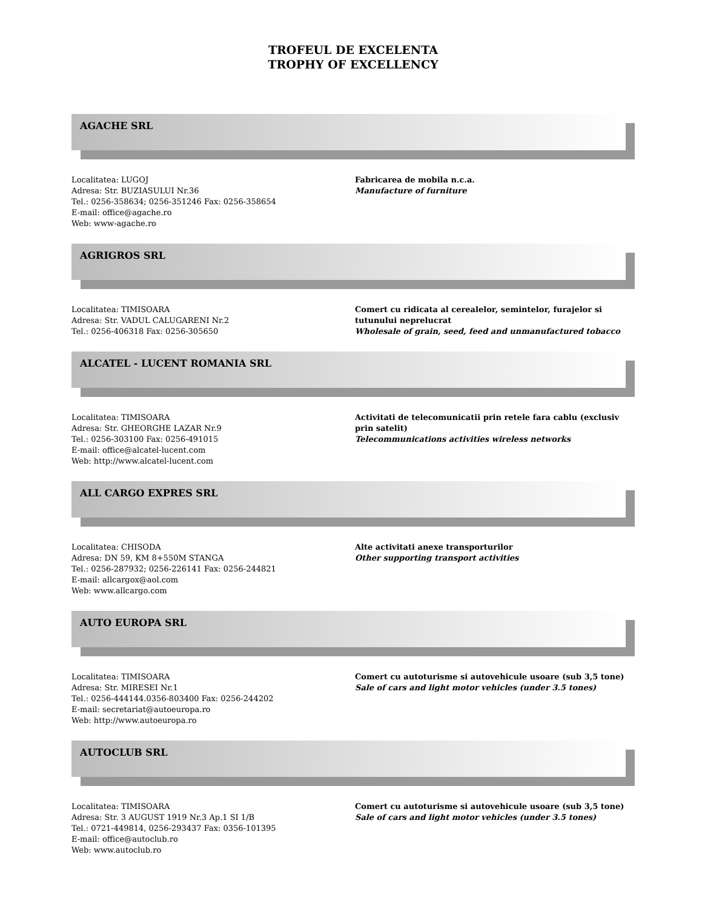TROFEUL DE EXCELENTA
TROPHY OF EXCELLENCY
AGACHE SRL
Localitatea: LUGOJ
Adresa: Str. BUZIASULUI Nr.36
Tel.: 0256-358634; 0256-351246 Fax: 0256-358654
E-mail: office@agache.ro
Web: www-agache.ro
Fabricarea de mobila n.c.a.
Manufacture of furniture
AGRIGROS SRL
Localitatea: TIMISOARA
Adresa: Str. VADUL CALUGARENI Nr.2
Tel.: 0256-406318 Fax: 0256-305650
Comert cu ridicata al cerealelor, semintelor, furajelor si tutunului neprelucrat
Wholesale of grain, seed, feed and unmanufactured tobacco
ALCATEL - LUCENT ROMANIA SRL
Localitatea: TIMISOARA
Adresa: Str. GHEORGHE LAZAR Nr.9
Tel.: 0256-303100 Fax: 0256-491015
E-mail: office@alcatel-lucent.com
Web: http://www.alcatel-lucent.com
Activitati de telecomunicatii prin retele fara cablu (exclusiv prin satelit)
Telecommunications activities wireless networks
ALL CARGO EXPRES SRL
Localitatea: CHISODA
Adresa: DN 59, KM 8+550M STANGA
Tel.: 0256-287932; 0256-226141 Fax: 0256-244821
E-mail: allcargox@aol.com
Web: www.allcargo.com
Alte activitati anexe transporturilor
Other supporting transport activities
AUTO EUROPA SRL
Localitatea: TIMISOARA
Adresa: Str. MIRESEI Nr.1
Tel.: 0256-444144.0356-803400 Fax: 0256-244202
E-mail: secretariat@autoeuropa.ro
Web: http://www.autoeuropa.ro
Comert cu autoturisme si autovehicule usoare (sub 3,5 tone)
Sale of cars and light motor vehicles (under 3.5 tones)
AUTOCLUB SRL
Localitatea: TIMISOARA
Adresa: Str. 3 AUGUST 1919 Nr.3 Ap.1 SI 1/B
Tel.: 0721-449814, 0256-293437 Fax: 0356-101395
E-mail: office@autoclub.ro
Web: www.autoclub.ro
Comert cu autoturisme si autovehicule usoare (sub 3,5 tone)
Sale of cars and light motor vehicles (under 3.5 tones)